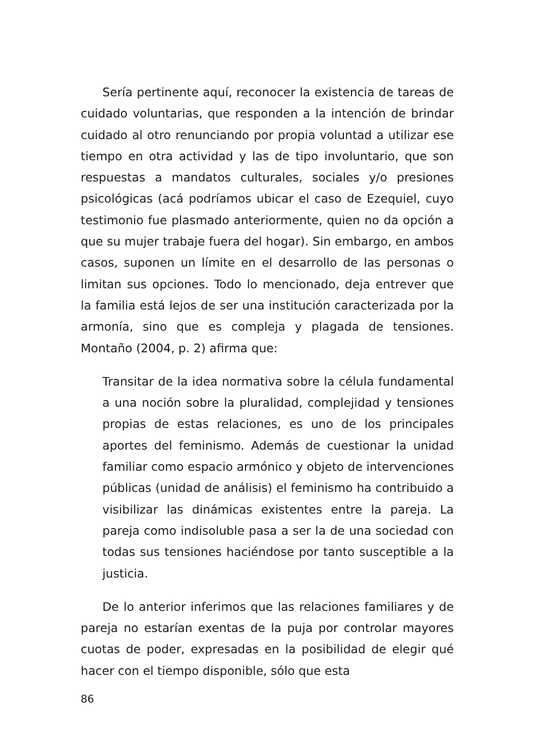Sería pertinente aquí, reconocer la existencia de tareas de cuidado voluntarias, que responden a la intención de brindar cuidado al otro renunciando por propia voluntad a utilizar ese tiempo en otra actividad y las de tipo involuntario, que son respuestas a mandatos culturales, sociales y/o presiones psicológicas (acá podríamos ubicar el caso de Ezequiel, cuyo testimonio fue plasmado anteriormente, quien no da opción a que su mujer trabaje fuera del hogar). Sin embargo, en ambos casos, suponen un límite en el desarrollo de las personas o limitan sus opciones. Todo lo mencionado, deja entrever que la familia está lejos de ser una institución caracterizada por la armonía, sino que es compleja y plagada de tensiones. Montaño (2004, p. 2) afirma que:
Transitar de la idea normativa sobre la célula fundamental a una noción sobre la pluralidad, complejidad y tensiones propias de estas relaciones, es uno de los principales aportes del feminismo. Además de cuestionar la unidad familiar como espacio armónico y objeto de intervenciones públicas (unidad de análisis) el feminismo ha contribuido a visibilizar las dinámicas existentes entre la pareja. La pareja como indisoluble pasa a ser la de una sociedad con todas sus tensiones haciéndose por tanto susceptible a la justicia.
De lo anterior inferimos que las relaciones familiares y de pareja no estarían exentas de la puja por controlar mayores cuotas de poder, expresadas en la posibilidad de elegir qué hacer con el tiempo disponible, sólo que esta
86